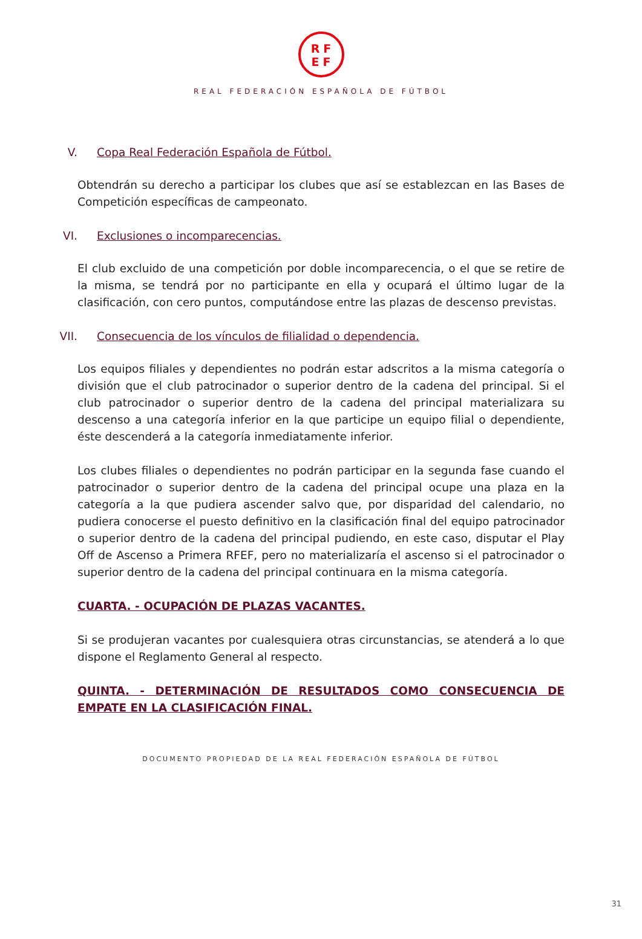RF
EF
REAL FEDERACIÓN ESPAÑOLA DE FÚTBOL
V. Copa Real Federación Española de Fútbol.
Obtendrán su derecho a participar los clubes que así se establezcan en las Bases de Competición específicas de campeonato.
VI. Exclusiones o incomparecencias.
El club excluido de una competición por doble incomparecencia, o el que se retire de la misma, se tendrá por no participante en ella y ocupará el último lugar de la clasificación, con cero puntos, computándose entre las plazas de descenso previstas.
VII. Consecuencia de los vínculos de filialidad o dependencia.
Los equipos filiales y dependientes no podrán estar adscritos a la misma categoría o división que el club patrocinador o superior dentro de la cadena del principal. Si el club patrocinador o superior dentro de la cadena del principal materializara su descenso a una categoría inferior en la que participe un equipo filial o dependiente, éste descenderá a la categoría inmediatamente inferior.
Los clubes filiales o dependientes no podrán participar en la segunda fase cuando el patrocinador o superior dentro de la cadena del principal ocupe una plaza en la categoría a la que pudiera ascender salvo que, por disparidad del calendario, no pudiera conocerse el puesto definitivo en la clasificación final del equipo patrocinador o superior dentro de la cadena del principal pudiendo, en este caso, disputar el Play Off de Ascenso a Primera RFEF, pero no materializaría el ascenso si el patrocinador o superior dentro de la cadena del principal continuara en la misma categoría.
CUARTA. - OCUPACIÓN DE PLAZAS VACANTES.
Si se produjeran vacantes por cualesquiera otras circunstancias, se atenderá a lo que dispone el Reglamento General al respecto.
QUINTA. - DETERMINACIÓN DE RESULTADOS COMO CONSECUENCIA DE EMPATE EN LA CLASIFICACIÓN FINAL.
DOCUMENTO PROPIEDAD DE LA REAL FEDERACIÓN ESPAÑOLA DE FÚTBOL
31